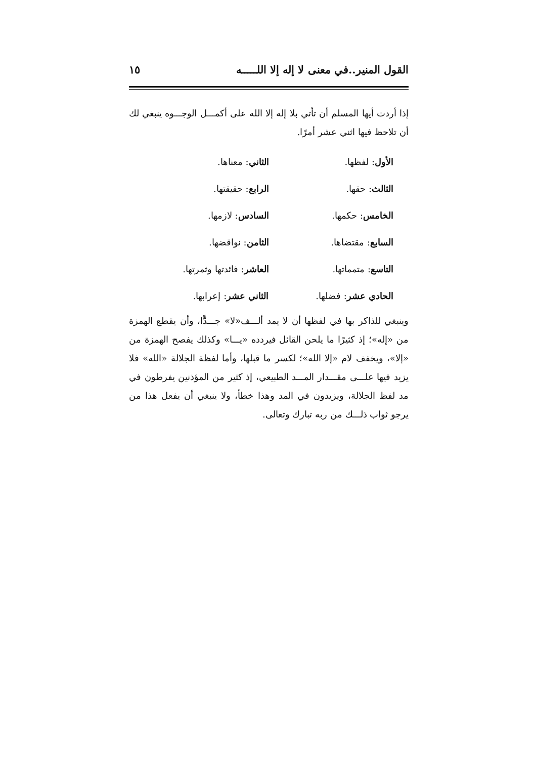القول المنير..في معنى لا إله إلا اللـــــه ١٥
إذا أردت أيها المسلم أن تأتي بلا إله إلا الله على أكمـــل الوجـــوه ينبغي لك أن تلاحظ فيها اثني عشر أمرًا.
الأول: لفظها.
الثاني: معناها.
الثالث: حقها.
الرابع: حقيقتها.
الخامس: حكمها.
السادس: لازمها.
السابع: مقتضاها.
الثامن: نواقضها.
التاسع: متمماتها.
العاشر: فائدتها وثمرتها.
الحادي عشر: فضلها.
الثاني عشر: إعرابها.
وينبغي للذاكر بها في لفظها أن لا يمد ألـــف«لا» جـــدًّا، وأن يقطع الهمزة من «إله»؛ إذ كثيرًا ما يلحن القائل فيردده «يـــا» وكذلك يفصح الهمزة من «إلا»، ويخفف لام «إلا الله»؛ لكسر ما قبلها، وأما لفظة الجلالة «الله» فلا يزيد فيها علـــى مقـــدار المـــد الطبيعي، إذ كثير من المؤذنين يفرطون في مد لفظ الجلالة، ويزيدون في المد وهذا خطأ، ولا ينبغي أن يفعل هذا من يرجو ثواب ذلـــك من ربه تبارك وتعالى.